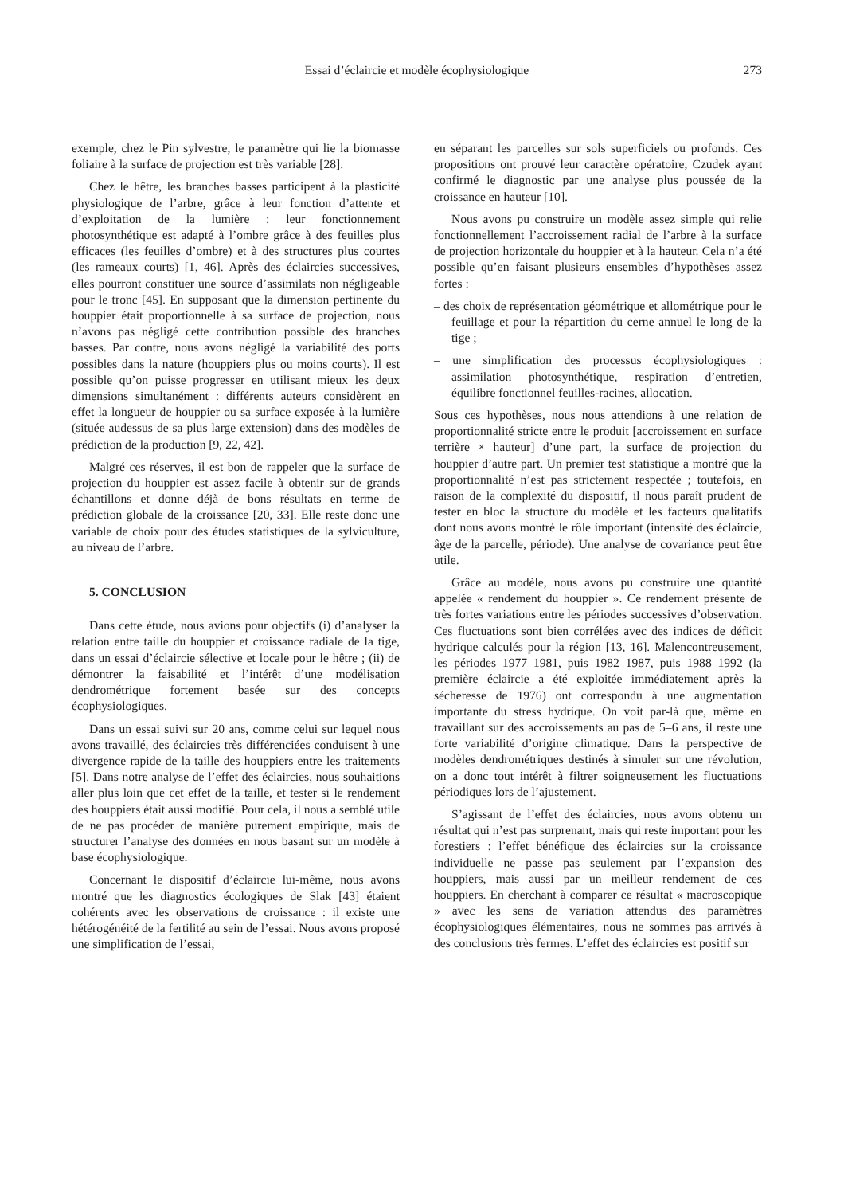Essai d’éclaircie et modèle écophysiologique
273
exemple, chez le Pin sylvestre, le paramètre qui lie la biomasse foliaire à la surface de projection est très variable [28].
Chez le hêtre, les branches basses participent à la plasticité physiologique de l’arbre, grâce à leur fonction d’attente et d’exploitation de la lumière : leur fonctionnement photosynthétique est adapté à l’ombre grâce à des feuilles plus efficaces (les feuilles d’ombre) et à des structures plus courtes (les rameaux courts) [1, 46]. Après des éclaircies successives, elles pourront constituer une source d’assimilats non négligeable pour le tronc [45]. En supposant que la dimension pertinente du houppier était proportionnelle à sa surface de projection, nous n’avons pas négligé cette contribution possible des branches basses. Par contre, nous avons négligé la variabilité des ports possibles dans la nature (houppiers plus ou moins courts). Il est possible qu’on puisse progresser en utilisant mieux les deux dimensions simultanément : différents auteurs considèrent en effet la longueur de houppier ou sa surface exposée à la lumière (située audessus de sa plus large extension) dans des modèles de prédiction de la production [9, 22, 42].
Malgré ces réserves, il est bon de rappeler que la surface de projection du houppier est assez facile à obtenir sur de grands échantillons et donne déjà de bons résultats en terme de prédiction globale de la croissance [20, 33]. Elle reste donc une variable de choix pour des études statistiques de la sylviculture, au niveau de l’arbre.
5. CONCLUSION
Dans cette étude, nous avions pour objectifs (i) d’analyser la relation entre taille du houppier et croissance radiale de la tige, dans un essai d’éclaircie sélective et locale pour le hêtre ; (ii) de démontrer la faisabilité et l’intérêt d’une modélisation dendrométrique fortement basée sur des concepts écophysiologiques.
Dans un essai suivi sur 20 ans, comme celui sur lequel nous avons travaillé, des éclaircies très différenciées conduisent à une divergence rapide de la taille des houppiers entre les traitements [5]. Dans notre analyse de l’effet des éclaircies, nous souhaitions aller plus loin que cet effet de la taille, et tester si le rendement des houppiers était aussi modifié. Pour cela, il nous a semblé utile de ne pas procéder de manière purement empirique, mais de structurer l’analyse des données en nous basant sur un modèle à base écophysiologique.
Concernant le dispositif d’éclaircie lui-même, nous avons montré que les diagnostics écologiques de Slak [43] étaient cohérents avec les observations de croissance : il existe une hétérogénéité de la fertilité au sein de l’essai. Nous avons proposé une simplification de l’essai,
en séparant les parcelles sur sols superficiels ou profonds. Ces propositions ont prouvé leur caractère opératoire, Czudek ayant confirmé le diagnostic par une analyse plus poussée de la croissance en hauteur [10].
Nous avons pu construire un modèle assez simple qui relie fonctionnellement l’accroissement radial de l’arbre à la surface de projection horizontale du houppier et à la hauteur. Cela n’a été possible qu’en faisant plusieurs ensembles d’hypothèses assez fortes :
– des choix de représentation géométrique et allométrique pour le feuillage et pour la répartition du cerne annuel le long de la tige ;
– une simplification des processus écophysiologiques : assimilation photosynthétique, respiration d’entretien, équilibre fonctionnel feuilles-racines, allocation.
Sous ces hypothèses, nous nous attendions à une relation de proportionnalité stricte entre le produit [accroissement en surface terrière × hauteur] d’une part, la surface de projection du houppier d’autre part. Un premier test statistique a montré que la proportionnalité n’est pas strictement respectée ; toutefois, en raison de la complexité du dispositif, il nous paraît prudent de tester en bloc la structure du modèle et les facteurs qualitatifs dont nous avons montré le rôle important (intensité des éclaircie, âge de la parcelle, période). Une analyse de covariance peut être utile.
Grâce au modèle, nous avons pu construire une quantité appelée « rendement du houppier ». Ce rendement présente de très fortes variations entre les périodes successives d’observation. Ces fluctuations sont bien corrélées avec des indices de déficit hydrique calculés pour la région [13, 16]. Malencontreusement, les périodes 1977–1981, puis 1982–1987, puis 1988–1992 (la première éclaircie a été exploitée immédiatement après la sécheresse de 1976) ont correspondu à une augmentation importante du stress hydrique. On voit par-là que, même en travaillant sur des accroissements au pas de 5–6 ans, il reste une forte variabilité d’origine climatique. Dans la perspective de modèles dendrométriques destinés à simuler sur une révolution, on a donc tout intérêt à filtrer soigneusement les fluctuations périodiques lors de l’ajustement.
S’agissant de l’effet des éclaircies, nous avons obtenu un résultat qui n’est pas surprenant, mais qui reste important pour les forestiers : l’effet bénéfique des éclaircies sur la croissance individuelle ne passe pas seulement par l’expansion des houppiers, mais aussi par un meilleur rendement de ces houppiers. En cherchant à comparer ce résultat « macroscopique » avec les sens de variation attendus des paramètres écophysiologiques élémentaires, nous ne sommes pas arrivés à des conclusions très fermes. L’effet des éclaircies est positif sur